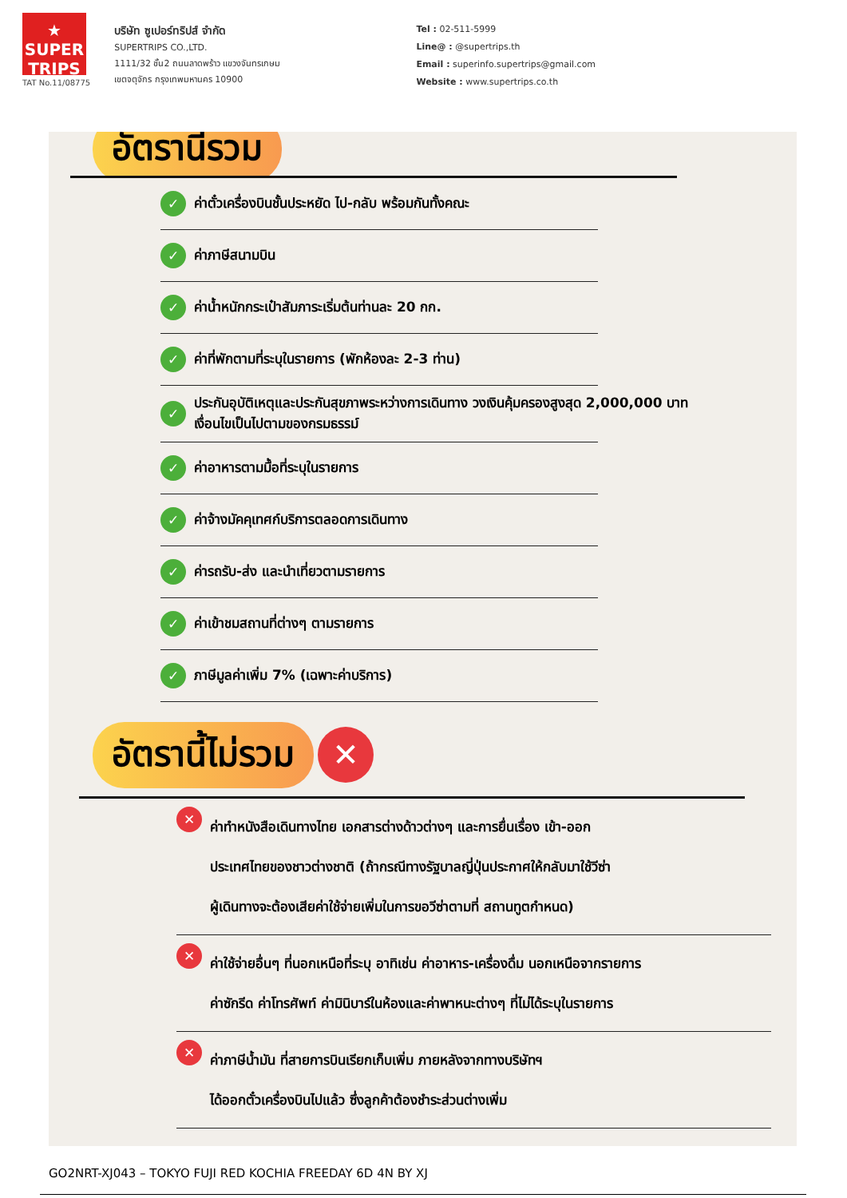★
SUPER
TRIPS
TAT No.11/08775
บริษัท ซูเปอร์ทริปส์ จำกัด
SUPERTRIPS CO.,LTD.
1111/32 ชั้น2 ถนนลาดพร้าว แขวงจันทรเกษม
เขตจตุจักร กรุงเทพมหานคร 10900
Tel : 02-511-5999
Line@ : @supertrips.th
Email : superinfo.supertrips@gmail.com
Website : www.supertrips.co.th
อัตรานี้รวม
✓ ค่าตั๋วเครื่องบินชั้นประหยัด ไป-กลับ พร้อมกันทั้งคณะ
✓ ค่าภาษีสนามบิน
✓ ค่าน้ำหนักกระเป๋าสัมภาระเริ่มต้นท่านละ 20 กก.
✓ ค่าที่พักตามที่ระบุในรายการ (พักห้องละ 2-3 ท่าน)
✓ ประกันอุบัติเหตุและประกันสุขภาพระหว่างการเดินทาง วงเงินคุ้มครองสูงสุด 2,000,000 บาท
เงื่อนไขเป็นไปตามของกรมธรรม์
✓ ค่าอาหารตามมื้อที่ระบุในรายการ
✓ ค่าจ้างมัคคุเทศก์บริการตลอดการเดินทาง
✓ ค่ารถรับ-ส่ง และนำเที่ยวตามรายการ
✓ ค่าเข้าชมสถานที่ต่างๆ ตามรายการ
✓ ภาษีมูลค่าเพิ่ม 7% (เฉพาะค่าบริการ)
อัตรานี้ไม่รวม ✕
✕
ค่าทำหนังสือเดินทางไทย เอกสารต่างด้าวต่างๆ และการยื่นเรื่อง เข้า-ออก
ประเทศไทยของชาวต่างชาติ (ถ้ากรณีทางรัฐบาลญี่ปุ่นประกาศให้กลับมาใช้วีซ่า
ผู้เดินทางจะต้องเสียค่าใช้จ่ายเพิ่มในการขอวีซ่าตามที่ สถานทูตกำหนด)
✕
ค่าใช้จ่ายอื่นๆ ที่นอกเหนือที่ระบุ อาทิเช่น ค่าอาหาร-เครื่องดื่ม นอกเหนือจากรายการ
ค่าซักรีด ค่าโทรศัพท์ ค่ามินิบาร์ในห้องและค่าพาหนะต่างๆ ที่ไม่ได้ระบุในรายการ
✕
ค่าภาษีน้ำมัน ที่สายการบินเรียกเก็บเพิ่ม ภายหลังจากทางบริษัทฯ
ได้ออกตั๋วเครื่องบินไปแล้ว ซึ่งลูกค้าต้องชำระส่วนต่างเพิ่ม
GO2NRT-XJ043 – TOKYO FUJI RED KOCHIA FREEDAY 6D 4N BY XJ